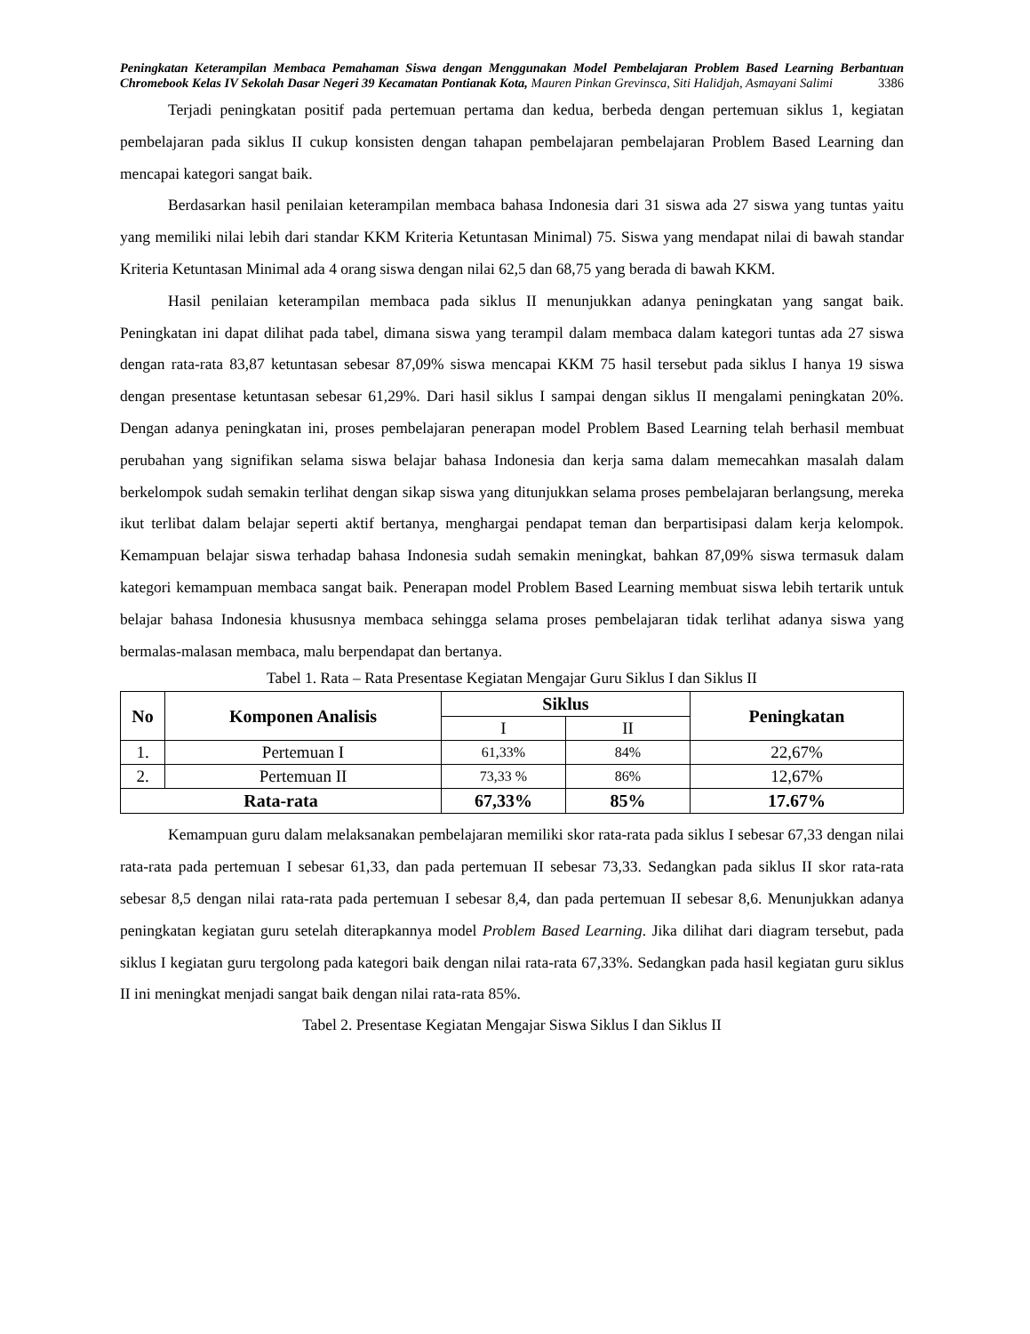Peningkatan Keterampilan Membaca Pemahaman Siswa dengan Menggunakan Model Pembelajaran Problem Based Learning Berbantuan Chromebook Kelas IV Sekolah Dasar Negeri 39 Kecamatan Pontianak Kota, Mauren Pinkan Grevinsca, Siti Halidjah, Asmayani Salimi 3386
Terjadi peningkatan positif pada pertemuan pertama dan kedua, berbeda dengan pertemuan siklus 1, kegiatan pembelajaran pada siklus II cukup konsisten dengan tahapan pembelajaran pembelajaran Problem Based Learning dan mencapai kategori sangat baik.
Berdasarkan hasil penilaian keterampilan membaca bahasa Indonesia dari 31 siswa ada 27 siswa yang tuntas yaitu yang memiliki nilai lebih dari standar KKM Kriteria Ketuntasan Minimal) 75. Siswa yang mendapat nilai di bawah standar Kriteria Ketuntasan Minimal ada 4 orang siswa dengan nilai 62,5 dan 68,75 yang berada di bawah KKM.
Hasil penilaian keterampilan membaca pada siklus II menunjukkan adanya peningkatan yang sangat baik. Peningkatan ini dapat dilihat pada tabel, dimana siswa yang terampil dalam membaca dalam kategori tuntas ada 27 siswa dengan rata-rata 83,87 ketuntasan sebesar 87,09% siswa mencapai KKM 75 hasil tersebut pada siklus I hanya 19 siswa dengan presentase ketuntasan sebesar 61,29%. Dari hasil siklus I sampai dengan siklus II mengalami peningkatan 20%. Dengan adanya peningkatan ini, proses pembelajaran penerapan model Problem Based Learning telah berhasil membuat perubahan yang signifikan selama siswa belajar bahasa Indonesia dan kerja sama dalam memecahkan masalah dalam berkelompok sudah semakin terlihat dengan sikap siswa yang ditunjukkan selama proses pembelajaran berlangsung, mereka ikut terlibat dalam belajar seperti aktif bertanya, menghargai pendapat teman dan berpartisipasi dalam kerja kelompok. Kemampuan belajar siswa terhadap bahasa Indonesia sudah semakin meningkat, bahkan 87,09% siswa termasuk dalam kategori kemampuan membaca sangat baik. Penerapan model Problem Based Learning membuat siswa lebih tertarik untuk belajar bahasa Indonesia khususnya membaca sehingga selama proses pembelajaran tidak terlihat adanya siswa yang bermalas-malasan membaca, malu berpendapat dan bertanya.
Tabel 1. Rata – Rata Presentase Kegiatan Mengajar Guru Siklus I dan Siklus II
| No | Komponen Analisis | Siklus | | Peningkatan |
| --- | --- | --- | --- | --- |
| | | I | II | |
| 1. | Pertemuan I | 61,33% | 84% | 22,67% |
| 2. | Pertemuan II | 73,33 % | 86% | 12,67% |
| Rata-rata | | 67,33% | 85% | 17.67% |
Kemampuan guru dalam melaksanakan pembelajaran memiliki skor rata-rata pada siklus I sebesar 67,33 dengan nilai rata-rata pada pertemuan I sebesar 61,33, dan pada pertemuan II sebesar 73,33. Sedangkan pada siklus II skor rata-rata sebesar 8,5 dengan nilai rata-rata pada pertemuan I sebesar 8,4, dan pada pertemuan II sebesar 8,6. Menunjukkan adanya peningkatan kegiatan guru setelah diterapkannya model Problem Based Learning. Jika dilihat dari diagram tersebut, pada siklus I kegiatan guru tergolong pada kategori baik dengan nilai rata-rata 67,33%. Sedangkan pada hasil kegiatan guru siklus II ini meningkat menjadi sangat baik dengan nilai rata-rata 85%.
Tabel 2. Presentase Kegiatan Mengajar Siswa Siklus I dan Siklus II